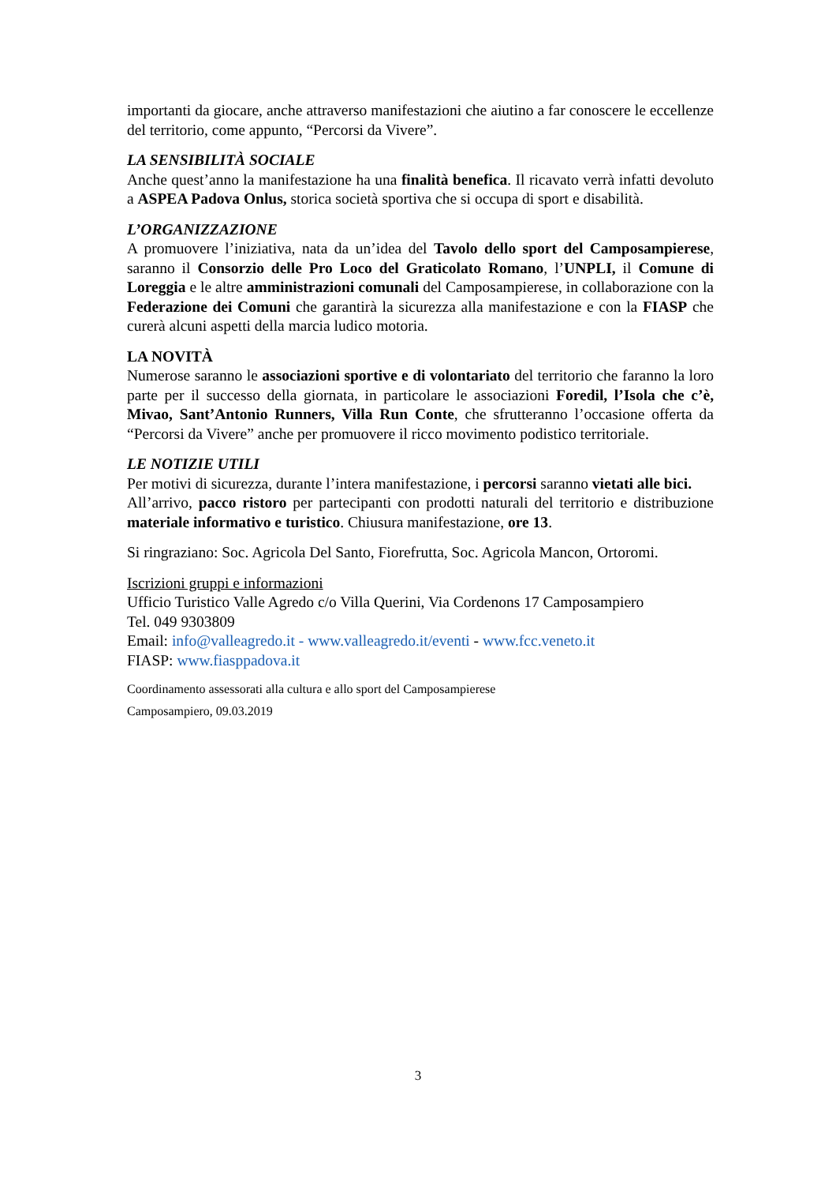importanti da giocare, anche attraverso manifestazioni che aiutino a far conoscere le eccellenze del territorio, come appunto, “Percorsi da Vivere”.
LA SENSIBILITÀ SOCIALE
Anche quest’anno la manifestazione ha una finalità benefica. Il ricavato verrà infatti devoluto a ASPEA Padova Onlus, storica società sportiva che si occupa di sport e disabilità.
L’ORGANIZZAZIONE
A promuovere l’iniziativa, nata da un’idea del Tavolo dello sport del Camposampierese, saranno il Consorzio delle Pro Loco del Graticolato Romano, l’UNPLI, il Comune di Loreggia e le altre amministrazioni comunali del Camposampierese, in collaborazione con la Federazione dei Comuni che garantirà la sicurezza alla manifestazione e con la FIASP che curerà alcuni aspetti della marcia ludico motoria.
LA NOVITÀ
Numerose saranno le associazioni sportive e di volontariato del territorio che faranno la loro parte per il successo della giornata, in particolare le associazioni Foredil, l’Isola che c’è, Mivao, Sant’Antonio Runners, Villa Run Conte, che sfrutteranno l’occasione offerta da “Percorsi da Vivere” anche per promuovere il ricco movimento podistico territoriale.
LE NOTIZIE UTILI
Per motivi di sicurezza, durante l’intera manifestazione, i percorsi saranno vietati alle bici.
All’arrivo, pacco ristoro per partecipanti con prodotti naturali del territorio e distribuzione materiale informativo e turistico. Chiusura manifestazione, ore 13.
Si ringraziano: Soc. Agricola Del Santo, Fiorefrutta, Soc. Agricola Mancon, Ortoromi.
Iscrizioni gruppi e informazioni
Ufficio Turistico Valle Agredo c/o Villa Querini, Via Cordenons 17 Camposampiero
Tel. 049 9303809
Email: info@valleagredo.it - www.valleagredo.it/eventi - www.fcc.veneto.it
FIASP: www.fiasppadova.it
Coordinamento assessorati alla cultura e allo sport del Camposampierese
Camposampiero, 09.03.2019
3